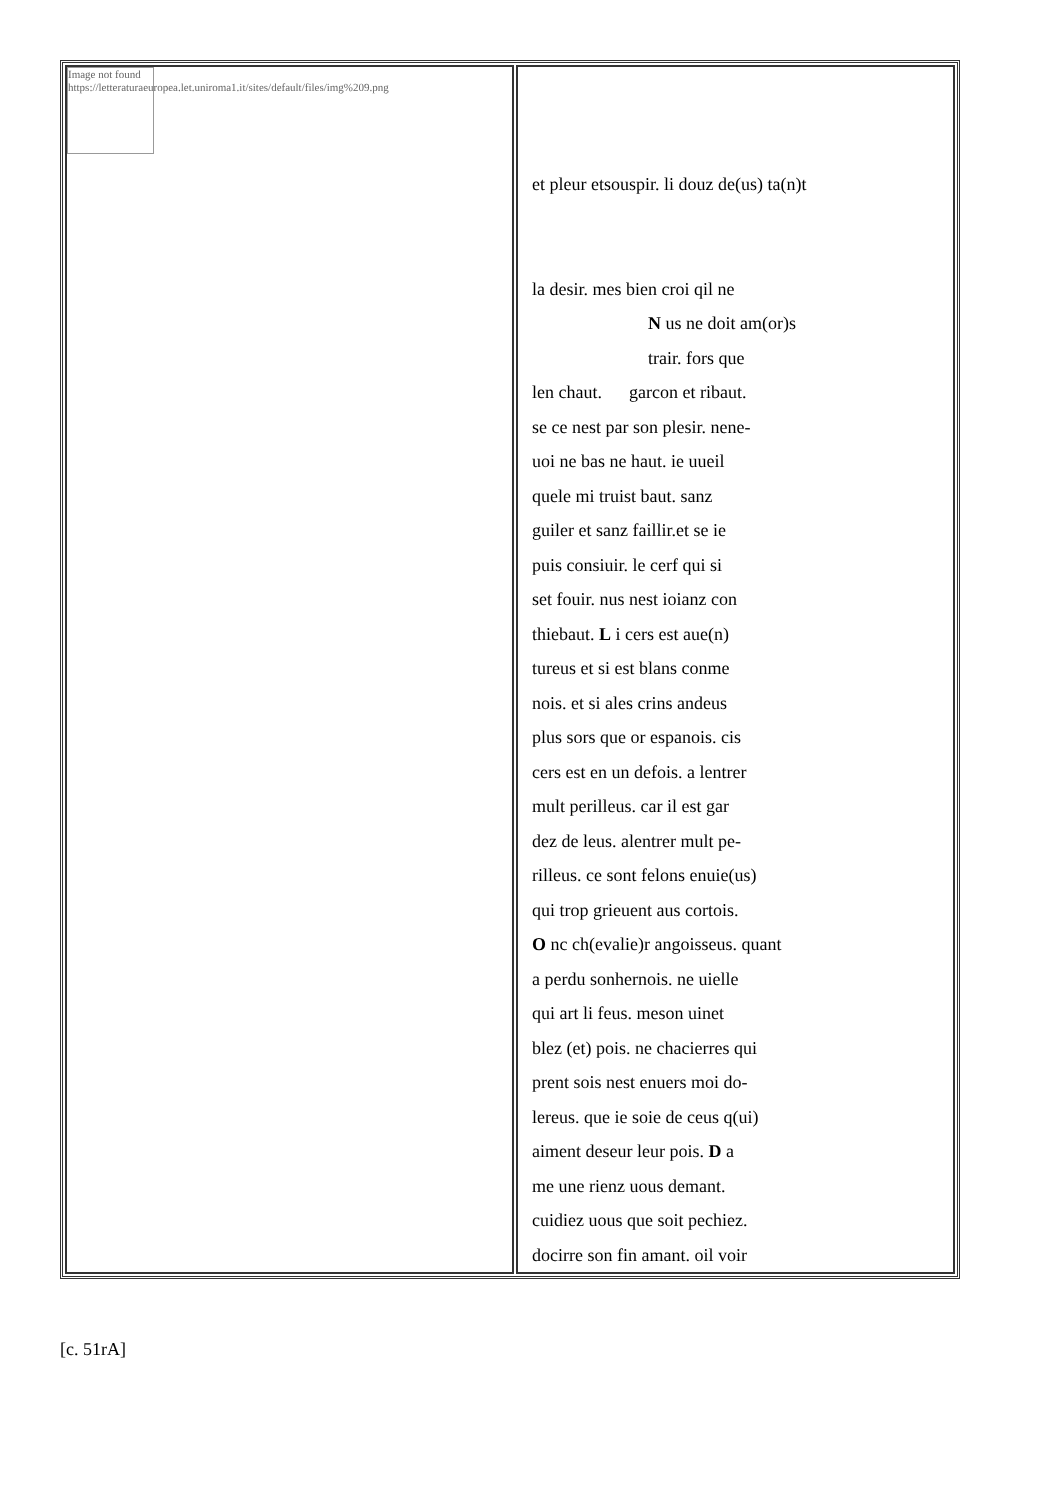| Image not found https://letteraturaeuropea.let.uniroma1.it/sites/default/files/img%209.png | et pleur etsouspir. li douz de(us) ta(n)t la desir. mes bien croi qil ne N us ne doit am(or)s trair. fors que len chaut. garcon et ribaut. se ce nest par son plesir. nene- uoi ne bas ne haut. ie uueil quele mi truist baut. sanz guiler et sanz faillir.et se ie puis consiuir. le cerf qui si set fouir. nus nest ioianz con thiebaut. L i cers est aue(n) tureus et si est blans conme nois. et si ales crins andeus plus sors que or espanois. cis cers est en un defois. a lentrer mult perilleus. car il est gar dez de leus. alentrer mult pe- rilleus. ce sont felons enuie(us) qui trop grieuent aus cortois. O nc ch(evalie)r angoisseus. quant a perdu sonhernois. ne uielle qui art li feus. meson uinet blez (et) pois. ne chacierres qui prent sois nest enuers moi do- lereus. que ie soie de ceus q(ui) aiment deseur leur pois. D a me une rienz uous demant. cuidiez uous que soit pechiez. docirre son fin amant. oil voir |
[c. 51rA]